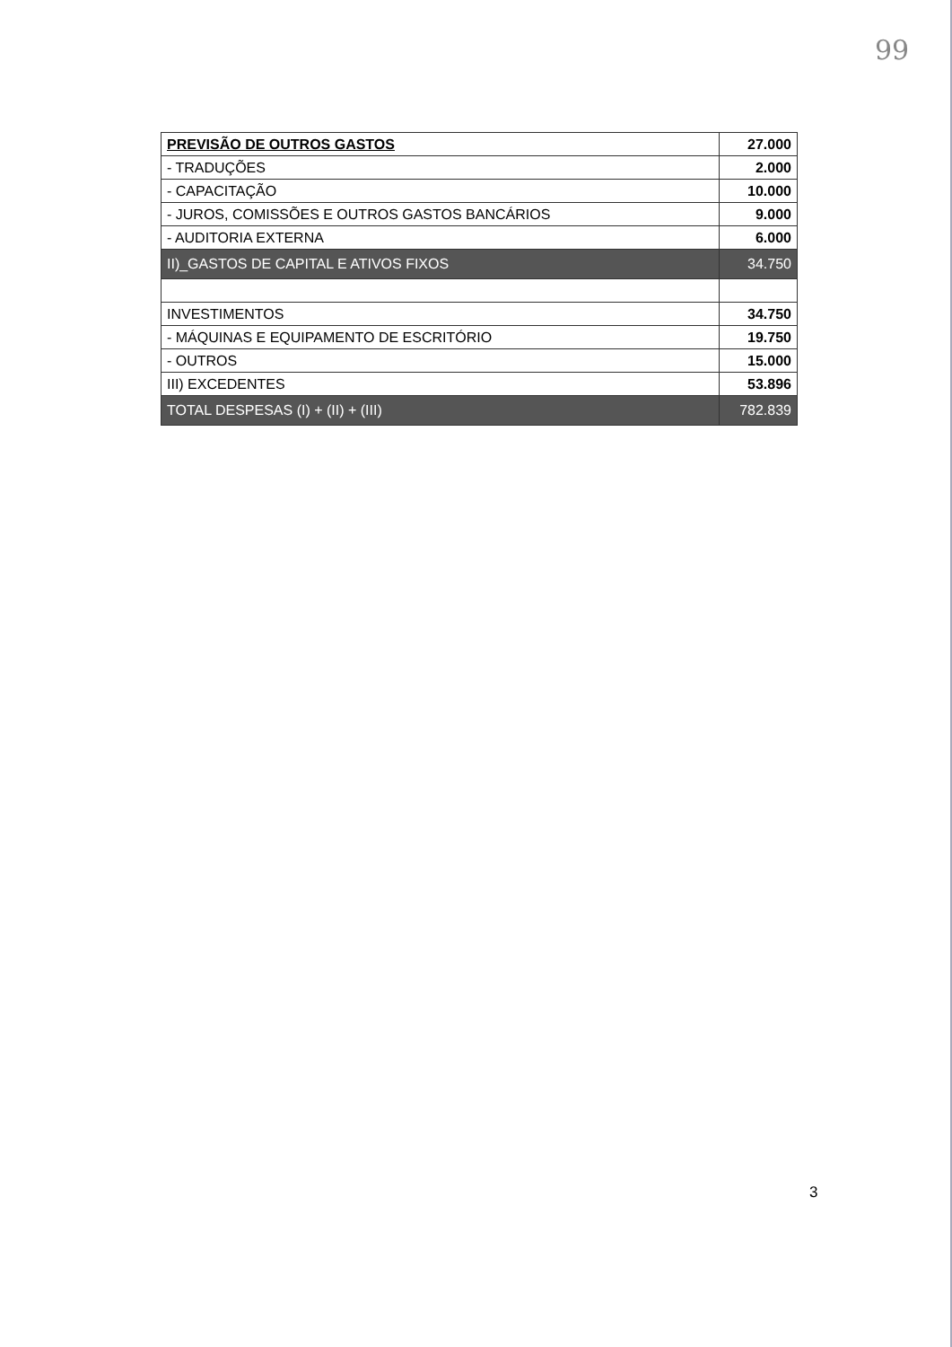99
| PREVISÃO DE OUTROS GASTOS | 27.000 |
| - TRADUÇÕES | 2.000 |
| - CAPACITAÇÃO | 10.000 |
| - JUROS, COMISSÕES E OUTROS GASTOS BANCÁRIOS | 9.000 |
| - AUDITORIA EXTERNA | 6.000 |
| II)_GASTOS DE CAPITAL E ATIVOS FIXOS | 34.750 |
| INVESTIMENTOS | 34.750 |
| - MÁQUINAS E EQUIPAMENTO DE ESCRITÓRIO | 19.750 |
| - OUTROS | 15.000 |
| III) EXCEDENTES | 53.896 |
| TOTAL DESPESAS (I) + (II) + (III) | 782.839 |
3